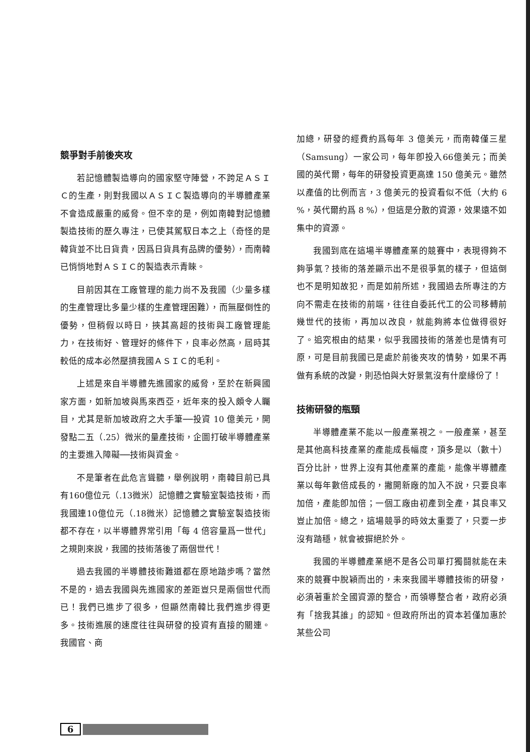競爭對手前後夾攻
若記憶體製造導向的國家堅守陣營，不跨足ＡＳＩＣ的生產，則對我國以ＡＳＩＣ製造導向的半導體產業不會造成嚴重的威脅。但不幸的是，例如南韓對記憶體製造技術的歷久專注，已使其駕馭日本之上（奇怪的是韓貨並不比日貨貴，因爲日貨具有品牌的優勢），而南韓已悄悄地對ＡＳＩＣ的製造表示青睞。
目前因其在工廠管理的能力尚不及我國（少量多樣的生產管理比多量少樣的生產管理困難），而無壓倒性的優勢，但稍假以時日，挾其高超的技術與工廠管理能力，在技術好、管理好的條件下，良率必然高，屆時其較低的成本必然壓擠我國ＡＳＩＣ的毛利。
上述是來自半導體先進國家的威脅，至於在新興國家方面，如新加坡與馬來西亞，近年來的投入頗令人矚目，尤其是新加坡政府之大手筆──投資 10 億美元，開發點二五（.25）微米的量產技術，企圖打破半導體產業的主要進入障礙──技術與資金。
不是筆者在此危言聳聽，舉例說明，南韓目前已具有160億位元（.13微米）記憶體之實驗室製造技術，而我國連10億位元（.18微米）記憶體之實驗室製造技術都不存在，以半導體界常引用「每 4 倍容量爲一世代」之規則來說，我國的技術落後了兩個世代！
過去我國的半導體技術難道都在原地踏步嗎？當然不是的，過去我國與先進國家的差距豈只是兩個世代而已！我們已進步了很多，但顯然南韓比我們進步得更多。技術進展的速度往往與研發的投資有直接的關連。我國官、商
加總，研發的經費約爲每年 3 億美元，而南韓僅三星（Samsung）一家公司，每年卽投入66億美元；而美國的英代爾，每年的研發投資更高達 150 億美元。雖然以產值的比例而言，3 億美元的投資看似不低（大約 6 %，英代爾約爲 8 %），但這是分散的資源，效果遠不如集中的資源。
我國到底在這場半導體產業的競賽中，表現得夠不夠爭氣？技術的落差顯示出不是很爭氣的樣子，但這倒也不是明知故犯，而是如前所述，我國過去所專注的方向不需走在技術的前端，往往自委託代工的公司移轉前幾世代的技術，再加以改良，就能夠將本位做得很好了。追究根由的結果，似乎我國技術的落差也是情有可原，可是目前我國已是處於前後夾攻的情勢，如果不再做有系統的改變，則恐怕與大好景氣沒有什麼緣份了！
技術研發的瓶頸
半導體產業不能以一般產業視之。一般產業，甚至是其他高科技產業的產能成長幅度，頂多是以（數十）百分比計，世界上沒有其他產業的產能，能像半導體產業以每年數倍成長的，撇開新廠的加入不說，只要良率加倍，產能卽加倍；一個工廠由初產到全產，其良率又豈止加倍。總之，這場競爭的時效太重要了，只要一步沒有踏穩，就會被摒絕於外。
我國的半導體產業絕不是各公司單打獨鬪就能在未來的競賽中脫穎而出的，未來我國半導體技術的研發，必須著重於全國資源的整合，而領導整合者，政府必須有「捨我其誰」的認知。但政府所出的資本若僅加惠於某些公司
6